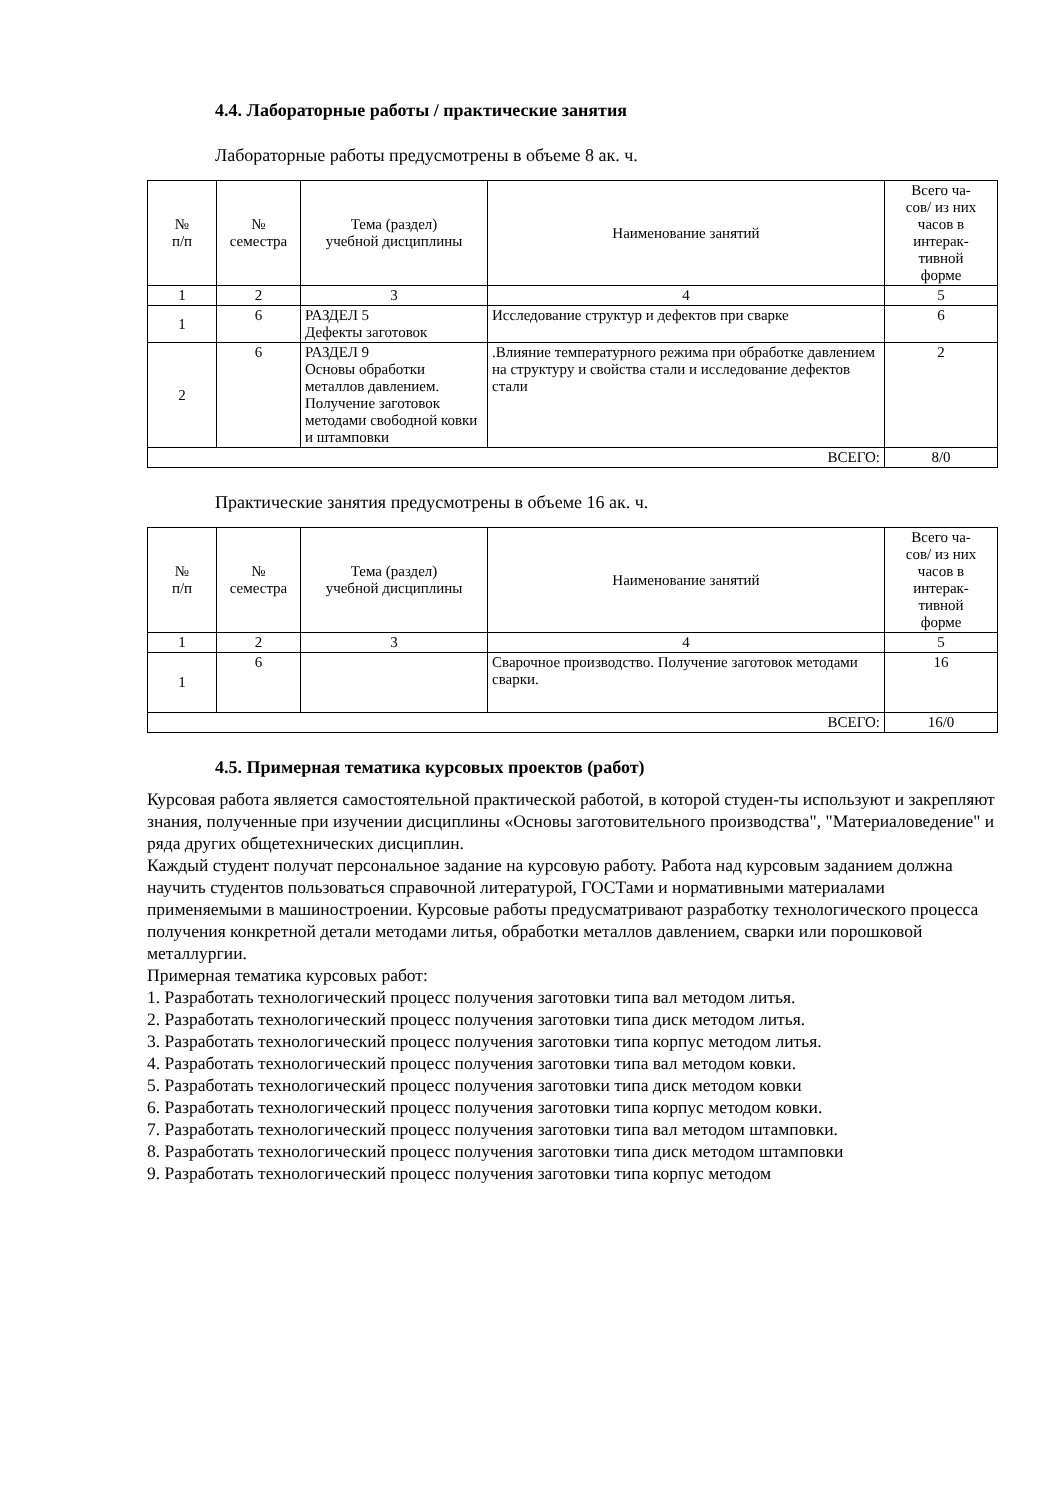4.4. Лабораторные работы / практические занятия
Лабораторные работы предусмотрены в объеме 8 ак. ч.
| № п/п | № семестра | Тема (раздел) учебной дисциплины | Наименование занятий | Всего ча- сов/ из них часов в интерак- тивной форме |
| --- | --- | --- | --- | --- |
| 1 | 2 | 3 | 4 | 5 |
| 1 | 6 | РАЗДЕЛ 5 Дефекты заготовок | Исследование структур и дефектов при сварке | 6 |
| 2 | 6 | РАЗДЕЛ 9 Основы обработки металлов давлением. Получение заготовок методами свободной ковки и штамповки | .Влияние температурного режима при обработке давлением на структуру и свойства стали и исследование дефектов стали | 2 |
| ВСЕГО: | | | | 8/0 |
Практические занятия предусмотрены в объеме 16 ак. ч.
| № п/п | № семестра | Тема (раздел) учебной дисциплины | Наименование занятий | Всего ча- сов/ из них часов в интерак- тивной форме |
| --- | --- | --- | --- | --- |
| 1 | 2 | 3 | 4 | 5 |
| 1 | 6 | | Сварочное производство. Получение заготовок методами сварки. | 16 |
| ВСЕГО: | | | | 16/0 |
4.5. Примерная тематика курсовых проектов (работ)
Курсовая работа является самостоятельной практической работой, в которой студен-ты используют и закрепляют знания, полученные при изучении дисциплины «Основы заготовительного производства", "Материаловедение" и ряда других общетехнических дисциплин.
Каждый студент получат персональное задание на курсовую работу. Работа над курсовым заданием должна научить студентов пользоваться справочной литературой, ГОСТами и нормативными материалами применяемыми в машиностроении. Курсовые работы предусматривают разработку технологического процесса получения конкретной детали методами литья, обработки металлов давлением, сварки или порошковой металлургии.
Примерная тематика курсовых работ:
1. Разработать технологический процесс получения заготовки типа вал методом литья.
2. Разработать технологический процесс получения заготовки типа диск методом литья.
3. Разработать технологический процесс получения заготовки типа корпус методом литья.
4. Разработать технологический процесс получения заготовки типа вал методом ковки.
5. Разработать технологический процесс получения заготовки типа диск методом ковки
6. Разработать технологический процесс получения заготовки типа корпус методом ковки.
7. Разработать технологический процесс получения заготовки типа вал методом штамповки.
8. Разработать технологический процесс получения заготовки типа диск методом штамповки
9. Разработать технологический процесс получения заготовки типа корпус методом